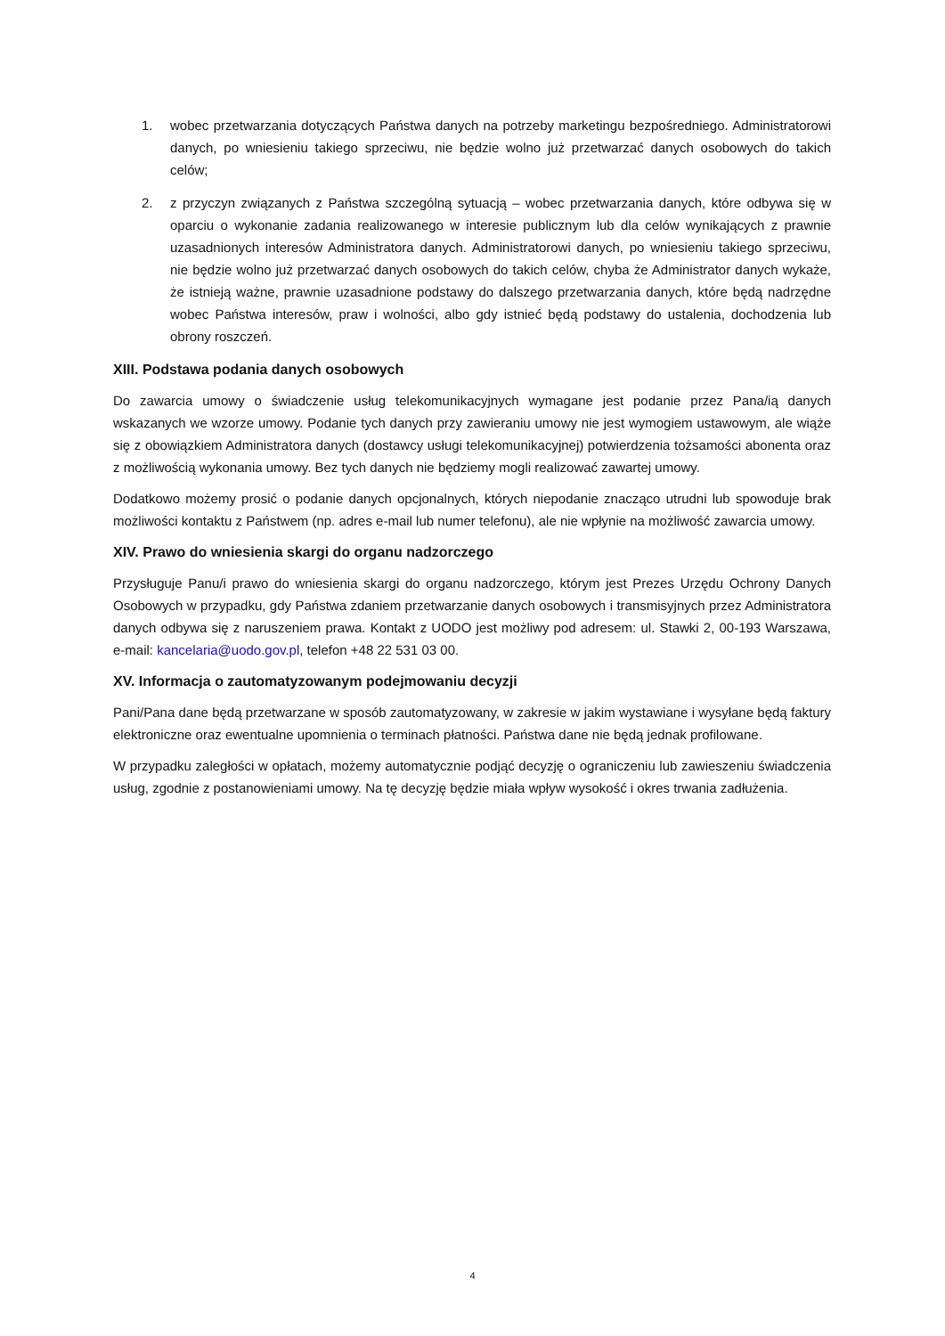1. wobec przetwarzania dotyczących Państwa danych na potrzeby marketingu bezpośredniego. Administratorowi danych, po wniesieniu takiego sprzeciwu, nie będzie wolno już przetwarzać danych osobowych do takich celów;
2. z przyczyn związanych z Państwa szczególną sytuacją – wobec przetwarzania danych, które odbywa się w oparciu o wykonanie zadania realizowanego w interesie publicznym lub dla celów wynikających z prawnie uzasadnionych interesów Administratora danych. Administratorowi danych, po wniesieniu takiego sprzeciwu, nie będzie wolno już przetwarzać danych osobowych do takich celów, chyba że Administrator danych wykaże, że istnieją ważne, prawnie uzasadnione podstawy do dalszego przetwarzania danych, które będą nadrzędne wobec Państwa interesów, praw i wolności, albo gdy istnieć będą podstawy do ustalenia, dochodzenia lub obrony roszczeń.
XIII. Podstawa podania danych osobowych
Do zawarcia umowy o świadczenie usług telekomunikacyjnych wymagane jest podanie przez Pana/ią danych wskazanych we wzorze umowy. Podanie tych danych przy zawieraniu umowy nie jest wymogiem ustawowym, ale wiąże się z obowiązkiem Administratora danych (dostawcy usługi telekomunikacyjnej) potwierdzenia tożsamości abonenta oraz z możliwością wykonania umowy. Bez tych danych nie będziemy mogli realizować zawartej umowy.
Dodatkowo możemy prosić o podanie danych opcjonalnych, których niepodanie znacząco utrudni lub spowoduje brak możliwości kontaktu z Państwem (np. adres e-mail lub numer telefonu), ale nie wpłynie na możliwość zawarcia umowy.
XIV. Prawo do wniesienia skargi do organu nadzorczego
Przysługuje Panu/i prawo do wniesienia skargi do organu nadzorczego, którym jest Prezes Urzędu Ochrony Danych Osobowych w przypadku, gdy Państwa zdaniem przetwarzanie danych osobowych i transmisyjnych przez Administratora danych odbywa się z naruszeniem prawa. Kontakt z UODO jest możliwy pod adresem: ul. Stawki 2, 00-193 Warszawa, e-mail: kancelaria@uodo.gov.pl, telefon +48 22 531 03 00.
XV. Informacja o zautomatyzowanym podejmowaniu decyzji
Pani/Pana dane będą przetwarzane w sposób zautomatyzowany, w zakresie w jakim wystawiane i wysyłane będą faktury elektroniczne oraz ewentualne upomnienia o terminach płatności. Państwa dane nie będą jednak profilowane.
W przypadku zaległości w opłatach, możemy automatycznie podjąć decyzję o ograniczeniu lub zawieszeniu świadczenia usług, zgodnie z postanowieniami umowy. Na tę decyzję będzie miała wpływ wysokość i okres trwania zadłużenia.
4